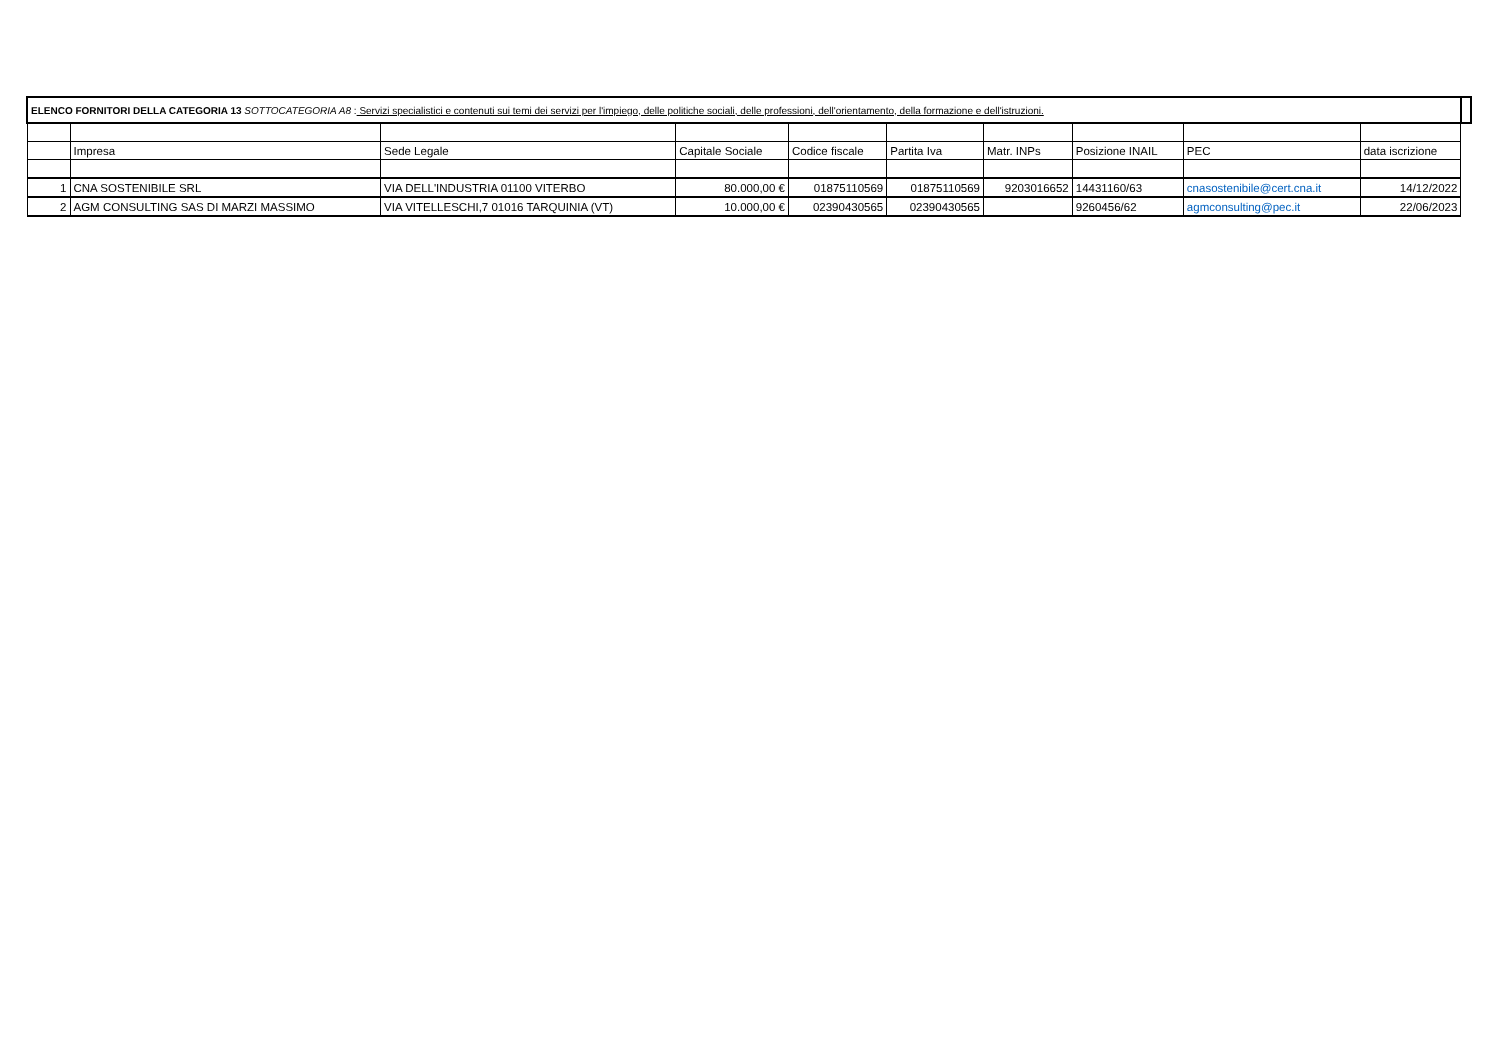| ELENCO FORNITORI DELLA CATEGORIA 13 SOTTOCATEGORIA A8 : Servizi specialistici e contenuti sui temi dei servizi per l'impiego, delle politiche sociali, delle professioni, dell'orientamento, della formazione e dell'istruzioni. | | | | | | | | | | |
| | Impresa | Sede Legale | Capitale Sociale | Codice fiscale | Partita Iva | Matr. INPs | Posizione INAIL | PEC | data iscrizione | |
| 1 | CNA SOSTENIBILE SRL | VIA DELL'INDUSTRIA 01100 VITERBO | 80.000,00 € | 01875110569 | 01875110569 | 9203016652 | 14431160/63 | cnasostenibile@cert.cna.it | 14/12/2022 | |
| 2 | AGM CONSULTING SAS DI MARZI MASSIMO | VIA VITELLESCHI,7 01016 TARQUINIA (VT) | 10.000,00 € | 02390430565 | 02390430565 | | 9260456/62 | agmconsulting@pec.it | 22/06/2023 | |